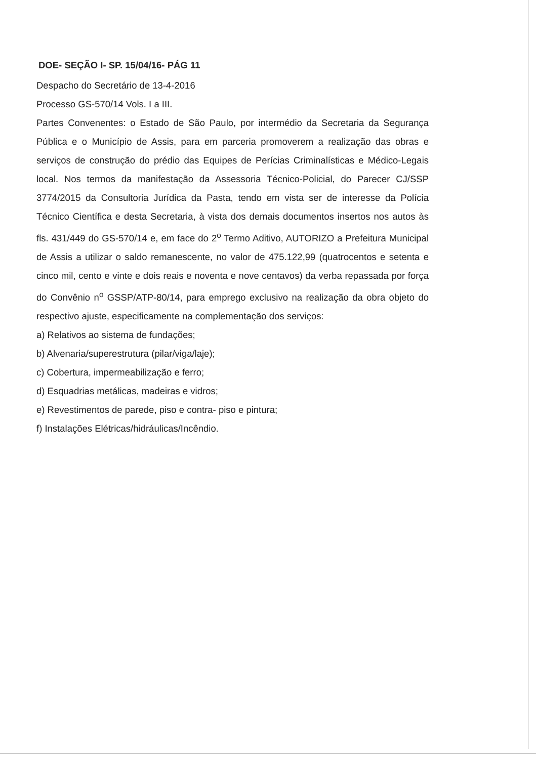DOE- SEÇÃO I- SP. 15/04/16- PÁG 11
Despacho do Secretário de 13-4-2016
Processo GS-570/14 Vols. I a III.
Partes Convenentes: o Estado de São Paulo, por intermédio da Secretaria da Segurança Pública e o Município de Assis, para em parceria promoverem a realização das obras e serviços de construção do prédio das Equipes de Perícias Criminalísticas e Médico-Legais local. Nos termos da manifestação da Assessoria Técnico-Policial, do Parecer CJ/SSP 3774/2015 da Consultoria Jurídica da Pasta, tendo em vista ser de interesse da Polícia Técnico Científica e desta Secretaria, à vista dos demais documentos insertos nos autos às fls. 431/449 do GS-570/14 e, em face do 2<sup>o</sup> Termo Aditivo, AUTORIZO a Prefeitura Municipal de Assis a utilizar o saldo remanescente, no valor de 475.122,99 (quatrocentos e setenta e cinco mil, cento e vinte e dois reais e noventa e nove centavos) da verba repassada por força do Convênio n<sup>o</sup> GSSP/ATP-80/14, para emprego exclusivo na realização da obra objeto do respectivo ajuste, especificamente na complementação dos serviços:
a) Relativos ao sistema de fundações;
b) Alvenaria/superestrutura (pilar/viga/laje);
c) Cobertura, impermeabilização e ferro;
d) Esquadrias metálicas, madeiras e vidros;
e) Revestimentos de parede, piso e contra- piso e pintura;
f) Instalações Elétricas/hidráulicas/Incêndio.